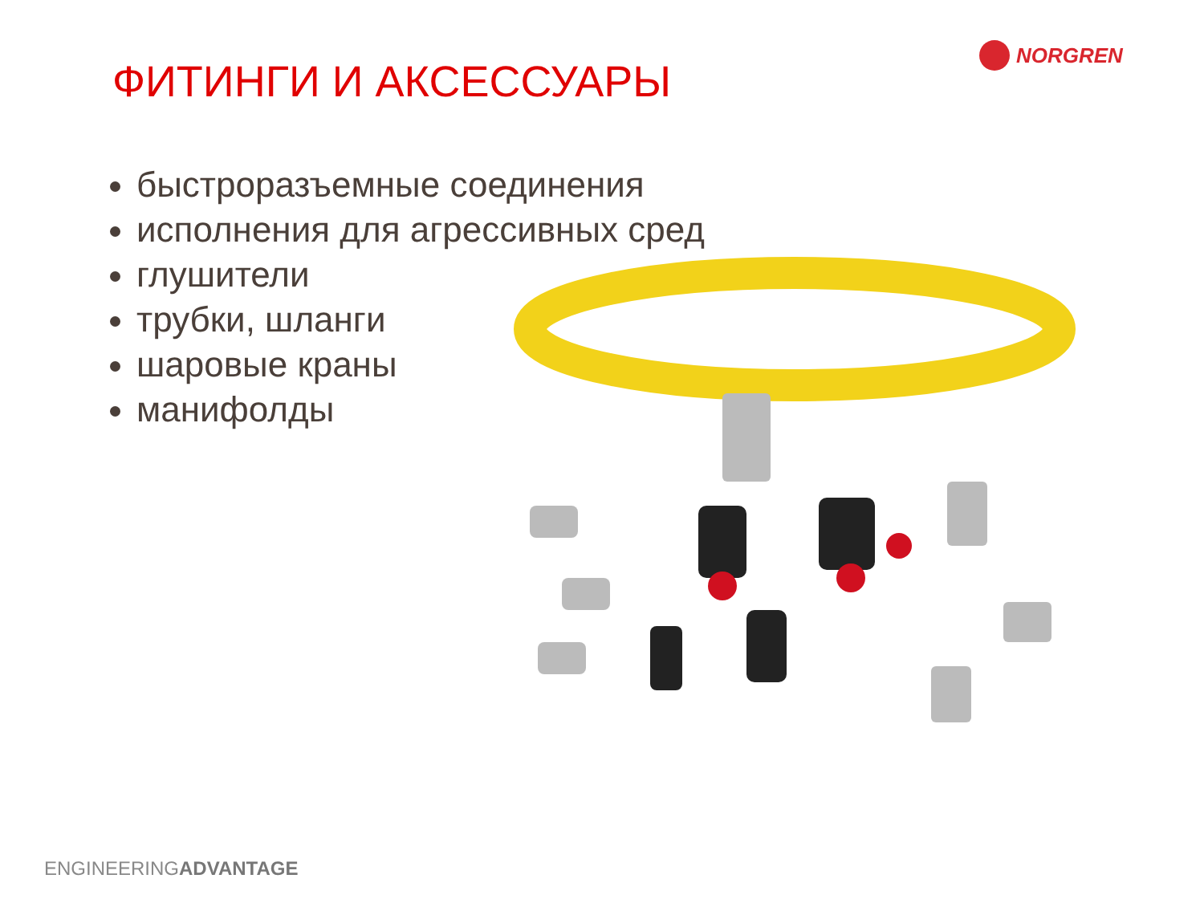NORGREN
ФИТИНГИ И АКСЕССУАРЫ
быстроразъемные соединения
исполнения для агрессивных сред
глушители
трубки, шланги
шаровые краны
манифолды
ENGINEERINGADVANTAGE